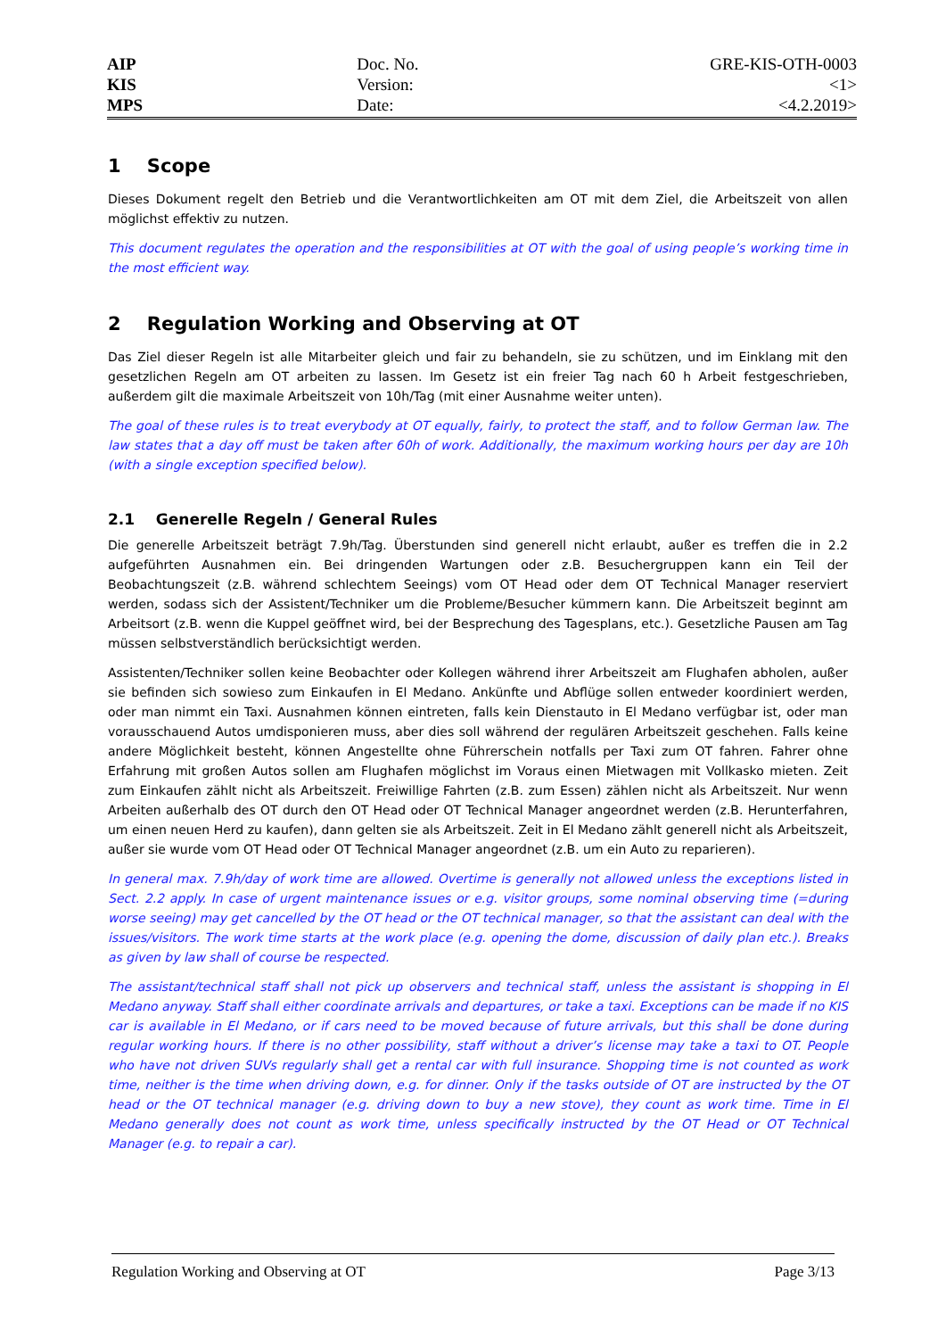AIP
KIS
MPS
Doc. No.
Version:
Date:
GRE-KIS-OTH-0003
<1>
<4.2.2019>
1 Scope
Dieses Dokument regelt den Betrieb und die Verantwortlichkeiten am OT mit dem Ziel, die Arbeitszeit von allen möglichst effektiv zu nutzen.
This document regulates the operation and the responsibilities at OT with the goal of using people’s working time in the most efficient way.
2 Regulation Working and Observing at OT
Das Ziel dieser Regeln ist alle Mitarbeiter gleich und fair zu behandeln, sie zu schützen, und im Einklang mit den gesetzlichen Regeln am OT arbeiten zu lassen. Im Gesetz ist ein freier Tag nach 60 h Arbeit festgeschrieben, außerdem gilt die maximale Arbeitszeit von 10h/Tag (mit einer Ausnahme weiter unten).
The goal of these rules is to treat everybody at OT equally, fairly, to protect the staff, and to follow German law. The law states that a day off must be taken after 60h of work. Additionally, the maximum working hours per day are 10h (with a single exception specified below).
2.1 Generelle Regeln / General Rules
Die generelle Arbeitszeit beträgt 7.9h/Tag. Überstunden sind generell nicht erlaubt, außer es treffen die in 2.2 aufgeführten Ausnahmen ein. Bei dringenden Wartungen oder z.B. Besuchergruppen kann ein Teil der Beobachtungszeit (z.B. während schlechtem Seeings) vom OT Head oder dem OT Technical Manager reserviert werden, sodass sich der Assistent/Techniker um die Probleme/Besucher kümmern kann. Die Arbeitszeit beginnt am Arbeitsort (z.B. wenn die Kuppel geöffnet wird, bei der Besprechung des Tagesplans, etc.). Gesetzliche Pausen am Tag müssen selbstverständlich berücksichtigt werden.
Assistenten/Techniker sollen keine Beobachter oder Kollegen während ihrer Arbeitszeit am Flughafen abholen, außer sie befinden sich sowieso zum Einkaufen in El Medano. Ankünfte und Abflüge sollen entweder koordiniert werden, oder man nimmt ein Taxi. Ausnahmen können eintreten, falls kein Dienstauto in El Medano verfügbar ist, oder man vorausschauend Autos umdisponieren muss, aber dies soll während der regulären Arbeitszeit geschehen. Falls keine andere Möglichkeit besteht, können Angestellte ohne Führerschein notfalls per Taxi zum OT fahren. Fahrer ohne Erfahrung mit großen Autos sollen am Flughafen möglichst im Voraus einen Mietwagen mit Vollkasko mieten. Zeit zum Einkaufen zählt nicht als Arbeitszeit. Freiwillige Fahrten (z.B. zum Essen) zählen nicht als Arbeitszeit. Nur wenn Arbeiten außerhalb des OT durch den OT Head oder OT Technical Manager angeordnet werden (z.B. Herunterfahren, um einen neuen Herd zu kaufen), dann gelten sie als Arbeitszeit. Zeit in El Medano zählt generell nicht als Arbeitszeit, außer sie wurde vom OT Head oder OT Technical Manager angeordnet (z.B. um ein Auto zu reparieren).
In general max. 7.9h/day of work time are allowed. Overtime is generally not allowed unless the exceptions listed in Sect. 2.2 apply. In case of urgent maintenance issues or e.g. visitor groups, some nominal observing time (=during worse seeing) may get cancelled by the OT head or the OT technical manager, so that the assistant can deal with the issues/visitors. The work time starts at the work place (e.g. opening the dome, discussion of daily plan etc.). Breaks as given by law shall of course be respected.
The assistant/technical staff shall not pick up observers and technical staff, unless the assistant is shopping in El Medano anyway. Staff shall either coordinate arrivals and departures, or take a taxi. Exceptions can be made if no KIS car is available in El Medano, or if cars need to be moved because of future arrivals, but this shall be done during regular working hours. If there is no other possibility, staff without a driver’s license may take a taxi to OT. People who have not driven SUVs regularly shall get a rental car with full insurance. Shopping time is not counted as work time, neither is the time when driving down, e.g. for dinner. Only if the tasks outside of OT are instructed by the OT head or the OT technical manager (e.g. driving down to buy a new stove), they count as work time. Time in El Medano generally does not count as work time, unless specifically instructed by the OT Head or OT Technical Manager (e.g. to repair a car).
Regulation Working and Observing at OT Page 3/13